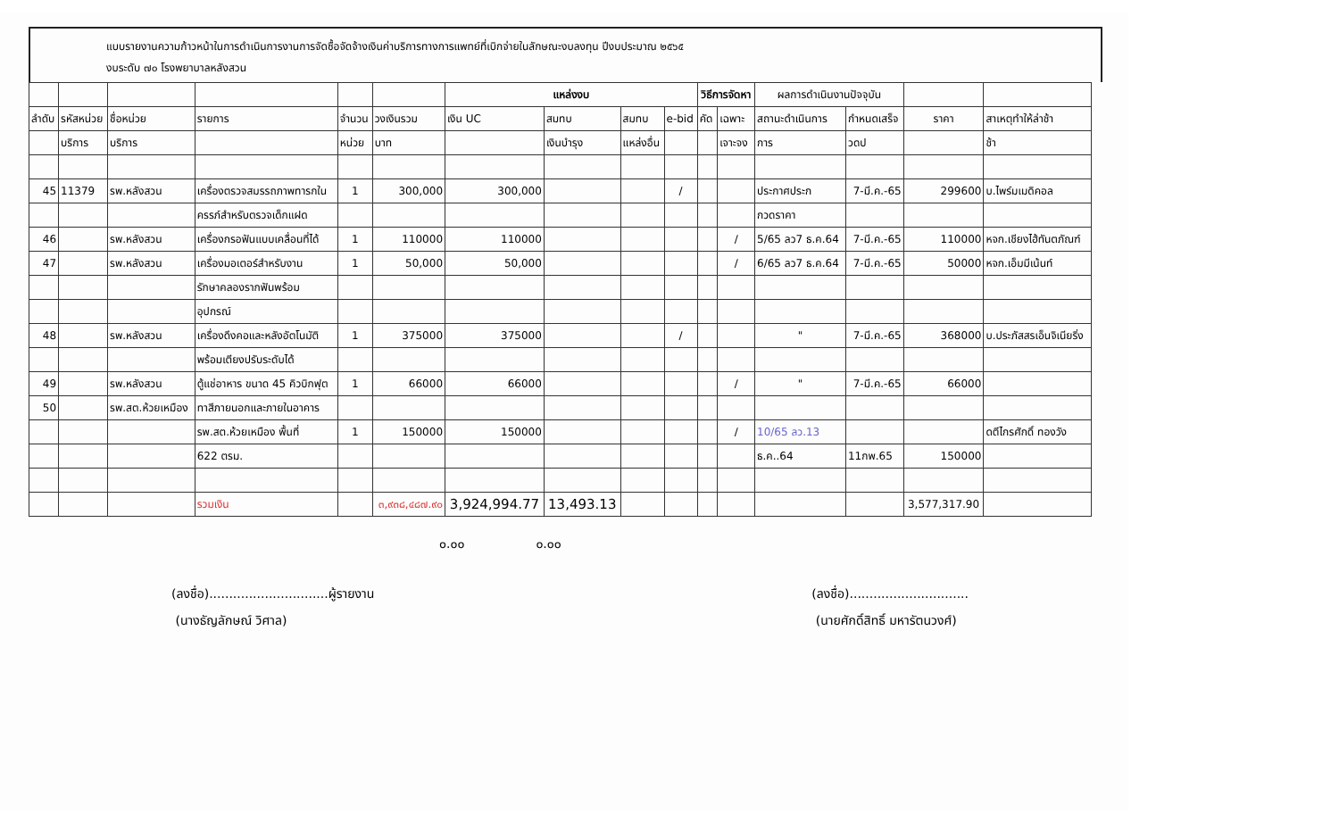แบบรายงานความก้าวหน้าในการดำเนินการงานการจัดซื้อจัดจ้างเงินค่าบริการทางการแพทย์ที่เบิกจ่ายในลักษณะงบลงทุน ปีงบประมาณ ๒๕๖๕
งบระดับ ๗๐ โรงพยาบาลหลังสวน
| | | | | | | แหล่งงบ | | | | วิธีการจัดหา | | ผลการดำเนินงานปัจจุบัน | | | |
| --- | --- | --- | --- | --- | --- | --- | --- | --- | --- | --- | --- | --- | --- | --- | --- |
| ลำดับ | รหัสหน่วย | ชื่อหน่วย | รายการ | จำนวน | วงเงินรวม | เงิน UC | สมทบ | สมทบ | e-bid | คัด | เฉพาะ | สถานะดำเนินการ | กำหนดเสร็จ | ราคา | สาเหตุทำให้ล่าช้า |
| | บริการ | บริการ | | หน่วย | บาท | | เงินบำรุง | แหล่งอื่น | | | เจาะจง | การ | วดป | | ช้า |
| 45 | 11379 | รพ.หลังสวน | เครื่องตรวจสมรรถภาพทารกใน | 1 | 300,000 | 300,000 | | | / | | | ประกาศประก | 7-มี.ค.-65 | 299600 | บ.ไพร์มเมดิคอล |
| | | | ครรภ์สำหรับตรวจเด็กแฝด | | | | | | | | | กวดราคา | | | |
| 46 | | รพ.หลังสวน | เครื่องกรอฟันแบบเคลื่อนที่ได้ | 1 | 110000 | 110000 | | | | | / | 5/65 ลว7 ธ.ค.64 | 7-มี.ค.-65 | 110000 | หจก.เชียงไฮ้ทันตภัณฑ์ |
| 47 | | รพ.หลังสวน | เครื่องมอเตอร์สำหรับงาน | 1 | 50,000 | 50,000 | | | | | / | 6/65 ลว7 ธ.ค.64 | 7-มี.ค.-65 | 50000 | หจก.เอ็มมีเน้นท์ |
| | | | รักษาคลองรากฟันพร้อม | | | | | | | | | | | | |
| | | | อุปกรณ์ | | | | | | | | | | | | |
| 48 | | รพ.หลังสวน | เครื่องดึงคอและหลังอัตโนมัติ | 1 | 375000 | 375000 | | | / | | | " | 7-มี.ค.-65 | 368000 | บ.ประภัสสรเอ็นจิเนียริ่ง |
| | | | พร้อมเตียงปรับระดับได้ | | | | | | | | | | | | |
| 49 | | รพ.หลังสวน | ตู้แช่อาหาร ขนาด 45 คิวบิกฟุต | 1 | 66000 | 66000 | | | | | / | " | 7-มี.ค.-65 | 66000 | |
| 50 | | รพ.สต.ห้วยเหมือง | ทาสีภายนอกและภายในอาคาร | | | | | | | | | | | | |
| | | | รพ.สต.ห้วยเหมือง พื้นที่ | 1 | 150000 | 150000 | | | | | / | 10/65 ลว.13 | | | ดตีไกรศักดิ์ ทองวัง |
| | | | 622 ตรม. | | | | | | | | | ธ.ค..64 | 11กพ.65 | 150000 | |
| | | | รวมเงิน | | ๓,๙๓๘,๔๘๗.๙๐ | 3,924,994.77 | 13,493.13 | | | | | | | 3,577,317.90 | |
๐.๐๐ ๐.๐๐
(ลงชื่อ)..............................ผู้รายงาน
(นางธัญลักษณ์ วิศาล)
(ลงชื่อ)..............................
(นายศักดิ์สิทธิ์ มหารัตนวงศ์)